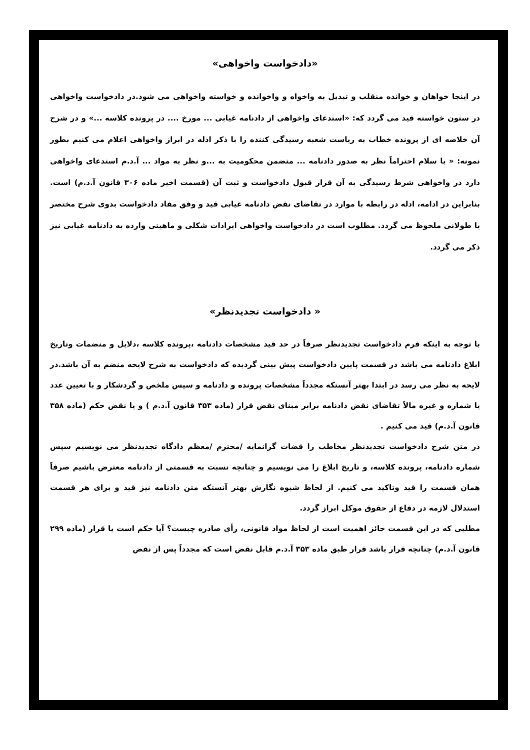«دادخواست واخواهی»
در اینجا خواهان و خوانده منقلب و تبدیل به واخواه و واخوانده و خواسته واخواهی می شود.در دادخواست واخواهی در ستون خواسته قید می گردد که: «استدعای واخواهی از دادنامه غیابی ... مورخ .... در پرونده کلاسه ...» و در شرح آن خلاصه ای از پرونده خطاب به ریاست شعبه رسیدگی کننده را با ذکر ادله در ابراز واخواهی اعلام می کنیم بطور نمونه: « با سلام احتراماً نظر به صدور دادنامه ... متضمن محکومیت به ...و نظر به مواد ... آ.د.م استدعای واخواهی دارد در واخواهی شرط رسیدگی به آن قرار قبول دادخواست و ثبت آن (قسمت اخیر ماده ۳۰۶ قانون آ.د.م) است. بنابراین در ادامه، ادله در رابطه با موارد در تقاضای نقض دادنامه غیابی قید و وفق مفاد دادخواست بدوی شرح مختصر یا طولانی ملحوظ می گردد. مطلوب است در دادخواست واخواهی ایرادات شکلی و ماهیتی وارده به دادنامه غیابی نیز ذکر می گردد.
« دادخواست تجدیدنظر»
با توجه به اینکه فرم دادخواست تجدیدنظر صرفاً در حد قید مشخصات دادنامه ،پرونده کلاسه ،دلایل و منضمات وتاریخ ابلاغ دادنامه می باشد در قسمت پایین دادخواست پیش بینی گردیده که دادخواست به شرح لایحه منضم به آن باشد.در لایحه به نظر می رسد در ابتدا بهتر آنستکه مجدداً مشخصات پرونده و دادنامه و سپس ملخص و گردشکار و با تعیین عدد یا شماره و غیره مالاً تقاضای نقض دادنامه برابر مبنای نقض قرار (ماده ۳۵۳ قانون آ.د.م ) و یا نقض حکم (ماده ۳۵۸ قانون آ.د.م) قید می کنیم .
در متن شرح دادخواست تجدیدنظر مخاطب را قضات گرانمایه /محترم /معظم دادگاه تجدیدنظر می نویسیم سپس شماره دادنامه، پرونده کلاسه، و تاریخ ابلاغ را می نویسیم و چنانچه نسبت به قسمتی از دادنامه معترض باشیم صرفاً همان قسمت را قید وتاکید می کنیم. از لحاظ شیوه نگارش بهتر آنستکه متن دادنامه نیز قید و برای هر قسمت استدلال لازمه در دفاع از حقوق موکل ابراز گردد.
مطلبی که در این قسمت حائز اهمیت است از لحاظ مواد قانونی، رأی صادره چیست؟ آیا حکم است یا قرار (ماده ۲۹۹ قانون آ.د.م) چنانچه قرار باشد قرار طبق ماده ۳۵۳ آ.د.م قابل نقض است که مجدداً پس از نقض